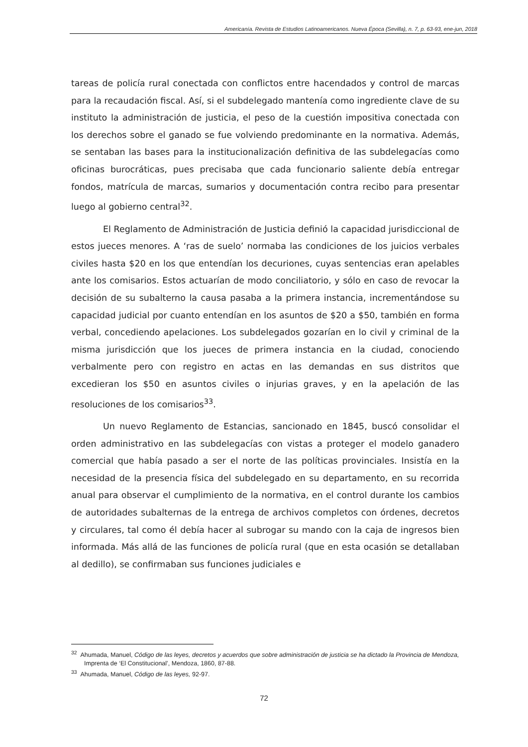Americanía. Revista de Estudios Latinoamericanos. Nueva Época (Sevilla), n. 7, p. 63-93, ene-jun, 2018
tareas de policía rural conectada con conflictos entre hacendados y control de marcas para la recaudación fiscal. Así, si el subdelegado mantenía como ingrediente clave de su instituto la administración de justicia, el peso de la cuestión impositiva conectada con los derechos sobre el ganado se fue volviendo predominante en la normativa. Además, se sentaban las bases para la institucionalización definitiva de las subdelegacías como oficinas burocráticas, pues precisaba que cada funcionario saliente debía entregar fondos, matrícula de marcas, sumarios y documentación contra recibo para presentar luego al gobierno central<sup>32</sup>.
El Reglamento de Administración de Justicia definió la capacidad jurisdiccional de estos jueces menores. A ‘ras de suelo’ normaba las condiciones de los juicios verbales civiles hasta $20 en los que entendían los decuriones, cuyas sentencias eran apelables ante los comisarios. Estos actuarían de modo conciliatorio, y sólo en caso de revocar la decisión de su subalterno la causa pasaba a la primera instancia, incrementándose su capacidad judicial por cuanto entendían en los asuntos de $20 a $50, también en forma verbal, concediendo apelaciones. Los subdelegados gozarían en lo civil y criminal de la misma jurisdicción que los jueces de primera instancia en la ciudad, conociendo verbalmente pero con registro en actas en las demandas en sus distritos que excedieran los $50 en asuntos civiles o injurias graves, y en la apelación de las resoluciones de los comisarios<sup>33</sup>.
Un nuevo Reglamento de Estancias, sancionado en 1845, buscó consolidar el orden administrativo en las subdelegacías con vistas a proteger el modelo ganadero comercial que había pasado a ser el norte de las políticas provinciales. Insistía en la necesidad de la presencia física del subdelegado en su departamento, en su recorrida anual para observar el cumplimiento de la normativa, en el control durante los cambios de autoridades subalternas de la entrega de archivos completos con órdenes, decretos y circulares, tal como él debía hacer al subrogar su mando con la caja de ingresos bien informada. Más allá de las funciones de policía rural (que en esta ocasión se detallaban al dedillo), se confirmaban sus funciones judiciales e
<sup>32</sup> Ahumada, Manuel, Código de las leyes, decretos y acuerdos que sobre administración de justicia se ha dictado la Provincia de Mendoza, Imprenta de ‘El Constitucional’, Mendoza, 1860, 87-88.
<sup>33</sup> Ahumada, Manuel, Código de las leyes, 92-97.
72